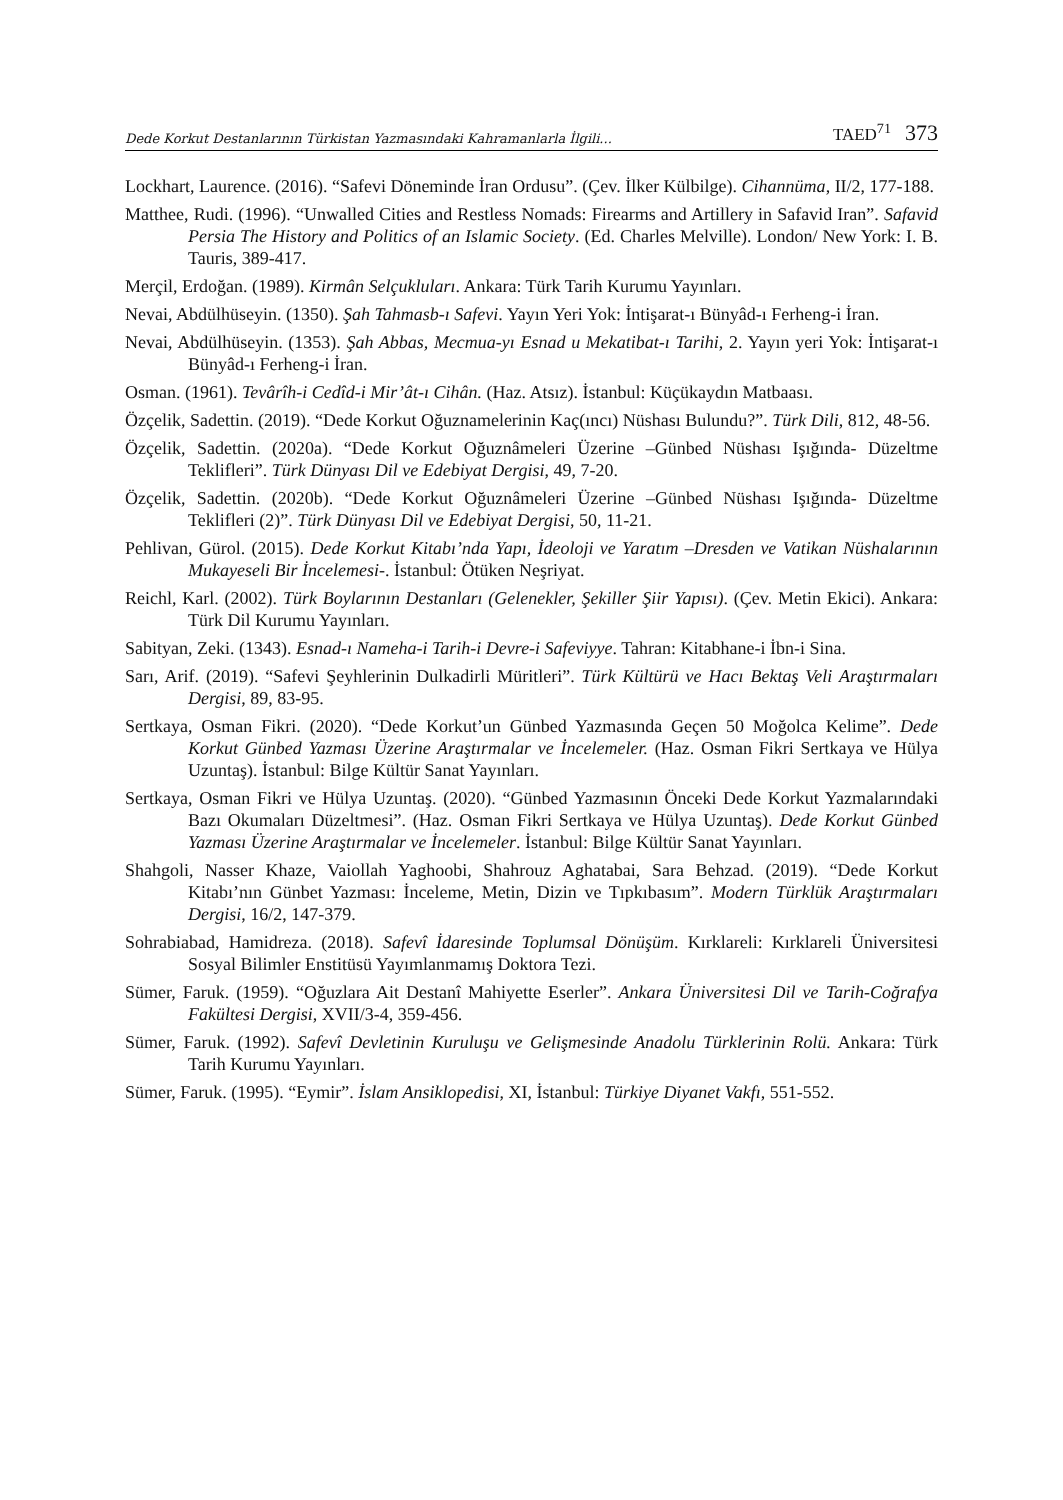Dede Korkut Destanlarının Türkistan Yazmasındaki Kahramanlarla İlgili... TAED<sup>71</sup> 373
Lockhart, Laurence. (2016). “Safevi Döneminde İran Ordusu”. (Çev. İlker Külbilge). Cihannüma, II/2, 177-188.
Matthee, Rudi. (1996). “Unwalled Cities and Restless Nomads: Firearms and Artillery in Safavid Iran”. Safavid Persia The History and Politics of an Islamic Society. (Ed. Charles Melville). London/ New York: I. B. Tauris, 389-417.
Merçil, Erdoğan. (1989). Kirmân Selçukluları. Ankara: Türk Tarih Kurumu Yayınları.
Nevai, Abdülhüseyin. (1350). Şah Tahmasb-ı Safevi. Yayın Yeri Yok: İntişarat-ı Bünyâd-ı Ferheng-i İran.
Nevai, Abdülhüseyin. (1353). Şah Abbas, Mecmua-yı Esnad u Mekatibat-ı Tarihi, 2. Yayın yeri Yok: İntişarat-ı Bünyâd-ı Ferheng-i İran.
Osman. (1961). Tevârîh-i Cedîd-i Mir’ât-ı Cihân. (Haz. Atsız). İstanbul: Küçükaydın Matbaası.
Özçelik, Sadettin. (2019). “Dede Korkut Oğuznamelerinin Kaç(ıncı) Nüshası Bulundu?”. Türk Dili, 812, 48-56.
Özçelik, Sadettin. (2020a). “Dede Korkut Oğuznâmeleri Üzerine –Günbed Nüshası Işığında- Düzeltme Teklifleri”. Türk Dünyası Dil ve Edebiyat Dergisi, 49, 7-20.
Özçelik, Sadettin. (2020b). “Dede Korkut Oğuznâmeleri Üzerine –Günbed Nüshası Işığında- Düzeltme Teklifleri (2)”. Türk Dünyası Dil ve Edebiyat Dergisi, 50, 11-21.
Pehlivan, Gürol. (2015). Dede Korkut Kitabı’nda Yapı, İdeoloji ve Yaratım –Dresden ve Vatikan Nüshalarının Mukayeseli Bir İncelemesi-. İstanbul: Ötüken Neşriyat.
Reichl, Karl. (2002). Türk Boylarının Destanları (Gelenekler, Şekiller Şiir Yapısı). (Çev. Metin Ekici). Ankara: Türk Dil Kurumu Yayınları.
Sabityan, Zeki. (1343). Esnad-ı Nameha-i Tarih-i Devre-i Safeviyye. Tahran: Kitabhane-i İbn-i Sina.
Sarı, Arif. (2019). “Safevi Şeyhlerinin Dulkadirli Müritleri”. Türk Kültürü ve Hacı Bektaş Veli Araştırmaları Dergisi, 89, 83-95.
Sertkaya, Osman Fikri. (2020). “Dede Korkut’un Günbed Yazmasında Geçen 50 Moğolca Kelime”. Dede Korkut Günbed Yazması Üzerine Araştırmalar ve İncelemeler. (Haz. Osman Fikri Sertkaya ve Hülya Uzuntaş). İstanbul: Bilge Kültür Sanat Yayınları.
Sertkaya, Osman Fikri ve Hülya Uzuntaş. (2020). “Günbed Yazmasının Önceki Dede Korkut Yazmalarındaki Bazı Okumaları Düzeltmesi”. (Haz. Osman Fikri Sertkaya ve Hülya Uzuntaş). Dede Korkut Günbed Yazması Üzerine Araştırmalar ve İncelemeler. İstanbul: Bilge Kültür Sanat Yayınları.
Shahgoli, Nasser Khaze, Vaiollah Yaghoobi, Shahrouz Aghatabai, Sara Behzad. (2019). “Dede Korkut Kitabı’nın Günbet Yazması: İnceleme, Metin, Dizin ve Tıpkıbasım”. Modern Türklük Araştırmaları Dergisi, 16/2, 147-379.
Sohrabiabad, Hamidreza. (2018). Safevî İdaresinde Toplumsal Dönüşüm. Kırklareli: Kırklareli Üniversitesi Sosyal Bilimler Enstitüsü Yayımlanmamış Doktora Tezi.
Sümer, Faruk. (1959). “Oğuzlara Ait Destanî Mahiyette Eserler”. Ankara Üniversitesi Dil ve Tarih-Coğrafya Fakültesi Dergisi, XVII/3-4, 359-456.
Sümer, Faruk. (1992). Safevî Devletinin Kuruluşu ve Gelişmesinde Anadolu Türklerinin Rolü. Ankara: Türk Tarih Kurumu Yayınları.
Sümer, Faruk. (1995). “Eymir”. İslam Ansiklopedisi, XI, İstanbul: Türkiye Diyanet Vakfı, 551-552.